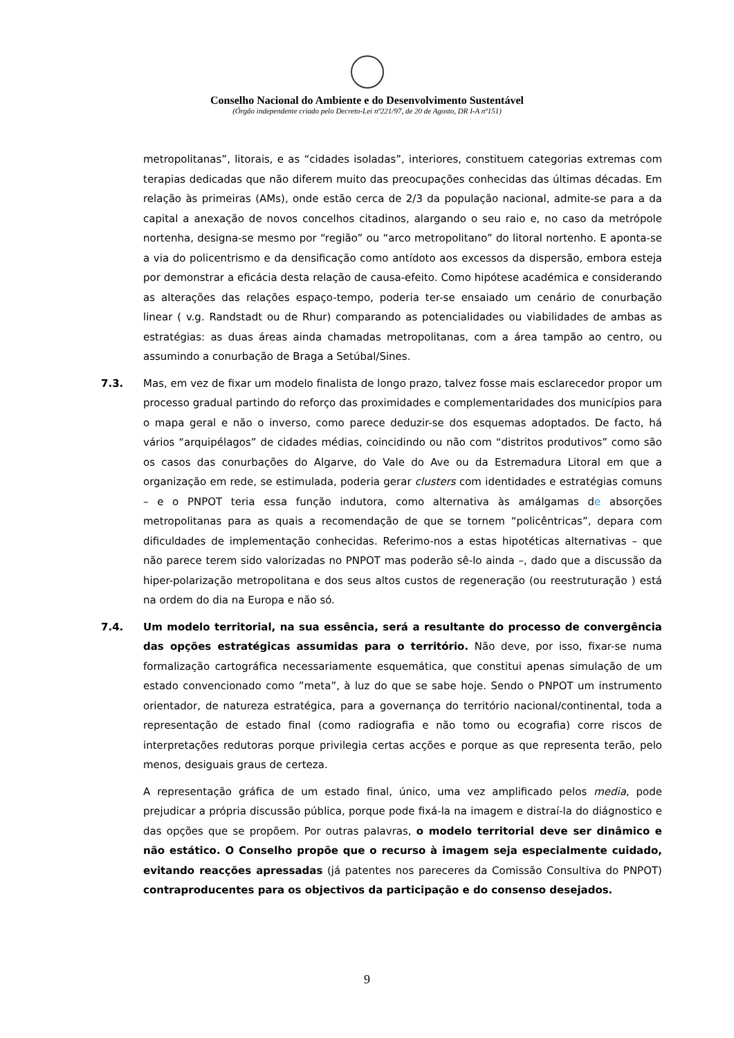Conselho Nacional do Ambiente e do Desenvolvimento Sustentável
(Órgão independente criado pelo Decreto-Lei nº221/97, de 20 de Agosto, DR I-A nº151)
metropolitanas”, litorais, e as “cidades isoladas”, interiores, constituem categorias extremas com terapias dedicadas que não diferem muito das preocupações conhecidas das últimas décadas. Em relação às primeiras (AMs), onde estão cerca de 2/3 da população nacional, admite-se para a da capital a anexação de novos concelhos citadinos, alargando o seu raio e, no caso da metrópole nortenha, designa-se mesmo por “região” ou “arco metropolitano” do litoral nortenho. E aponta-se a via do policentrismo e da densificação como antídoto aos excessos da dispersão, embora esteja por demonstrar a eficácia desta relação de causa-efeito. Como hipótese académica e considerando as alterações das relações espaço-tempo, poderia ter-se ensaiado um cenário de conurbação linear ( v.g. Randstadt ou de Rhur) comparando as potencialidades ou viabilidades de ambas as estratégias: as duas áreas ainda chamadas metropolitanas, com a área tampão ao centro, ou assumindo a conurbação de Braga a Setúbal/Sines.
7.3. Mas, em vez de fixar um modelo finalista de longo prazo, talvez fosse mais esclarecedor propor um processo gradual partindo do reforço das proximidades e complementaridades dos municípios para o mapa geral e não o inverso, como parece deduzir-se dos esquemas adoptados. De facto, há vários “arquipélagos” de cidades médias, coincidindo ou não com “distritos produtivos” como são os casos das conurbações do Algarve, do Vale do Ave ou da Estremadura Litoral em que a organização em rede, se estimulada, poderia gerar clusters com identidades e estratégias comuns – e o PNPOT teria essa função indutora, como alternativa às amálgamas de absorções metropolitanas para as quais a recomendação de que se tornem “policêntricas”, depara com dificuldades de implementação conhecidas. Referimo-nos a estas hipotéticas alternativas – que não parece terem sido valorizadas no PNPOT mas poderão sê-lo ainda –, dado que a discussão da hiper-polarização metropolitana e dos seus altos custos de regeneração (ou reestruturação ) está na ordem do dia na Europa e não só.
7.4. Um modelo territorial, na sua essência, será a resultante do processo de convergência das opções estratégicas assumidas para o território. Não deve, por isso, fixar-se numa formalização cartográfica necessariamente esquemática, que constitui apenas simulação de um estado convencionado como ”meta”, à luz do que se sabe hoje. Sendo o PNPOT um instrumento orientador, de natureza estratégica, para a governança do território nacional/continental, toda a representação de estado final (como radiografia e não tomo ou ecografia) corre riscos de interpretações redutoras porque privilegia certas acções e porque as que representa terão, pelo menos, desiguais graus de certeza.
A representação gráfica de um estado final, único, uma vez amplificado pelos media, pode prejudicar a própria discussão pública, porque pode fixá-la na imagem e distraí-la do diágnostico e das opções que se propõem. Por outras palavras, o modelo territorial deve ser dinâmico e não estático. O Conselho propõe que o recurso à imagem seja especialmente cuidado, evitando reacções apressadas (já patentes nos pareceres da Comissão Consultiva do PNPOT) contraproducentes para os objectivos da participação e do consenso desejados.
9